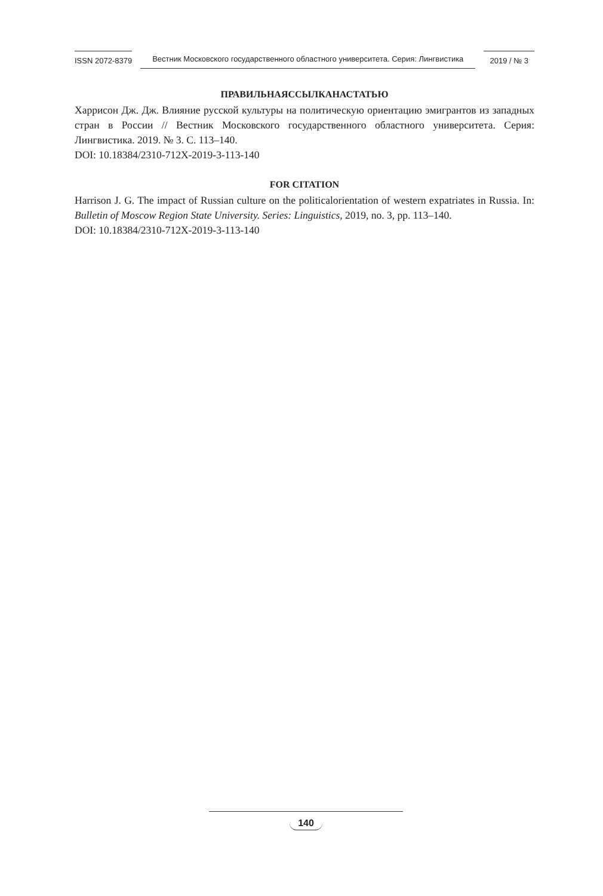ISSN 2072-8379 Вестник Московского государственного областного университета. Серия: Лингвистика 2019 / № 3
ПРАВИЛЬНАЯССЫЛКАНАСТАТЬЮ
Харрисон Дж. Дж. Влияние русской культуры на политическую ориентацию эмигрантов из западных стран в России // Вестник Московского государственного областного университета. Серия: Лингвистика. 2019. № 3. С. 113–140.
DOI: 10.18384/2310-712X-2019-3-113-140
FOR CITATION
Harrison J. G. The impact of Russian culture on the politicalorientation of western expatriates in Russia. In: Bulletin of Moscow Region State University. Series: Linguistics, 2019, no. 3, pp. 113–140.
DOI: 10.18384/2310-712X-2019-3-113-140
140